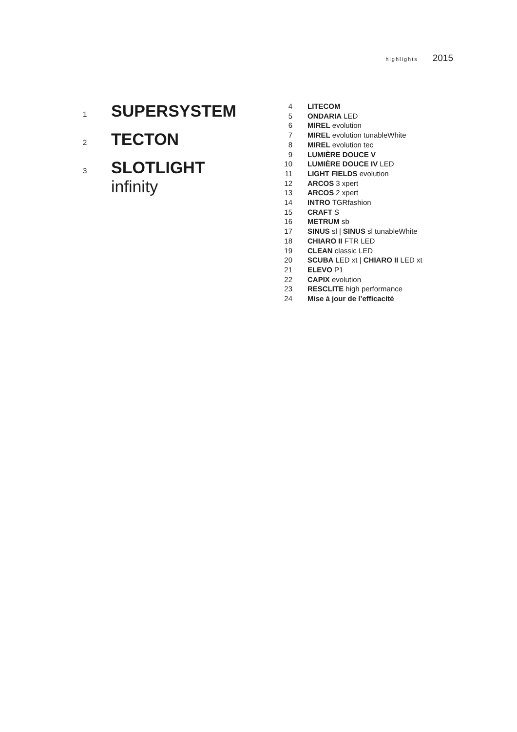highlights 2015
1 SUPERSYSTEM
2 TECTON
3
SLOTLIGHT
infinity
4 LITECOM
5 ONDARIA LED
6 MIREL evolution
7 MIREL evolution tunableWhite
8 MIREL evolution tec
9 LUMIÈRE DOUCE V
10 LUMIÈRE DOUCE IV LED
11 LIGHT FIELDS evolution
12 ARCOS 3 xpert
13 ARCOS 2 xpert
14 INTRO TGRfashion
15 CRAFT S
16 METRUM sb
17 SINUS sl | SINUS sl tunableWhite
18 CHIARO II FTR LED
19 CLEAN classic LED
20 SCUBA LED xt | CHIARO II LED xt
21 ELEVO P1
22 CAPIX evolution
23 RESCLITE high performance
24 Mise à jour de l’efficacité